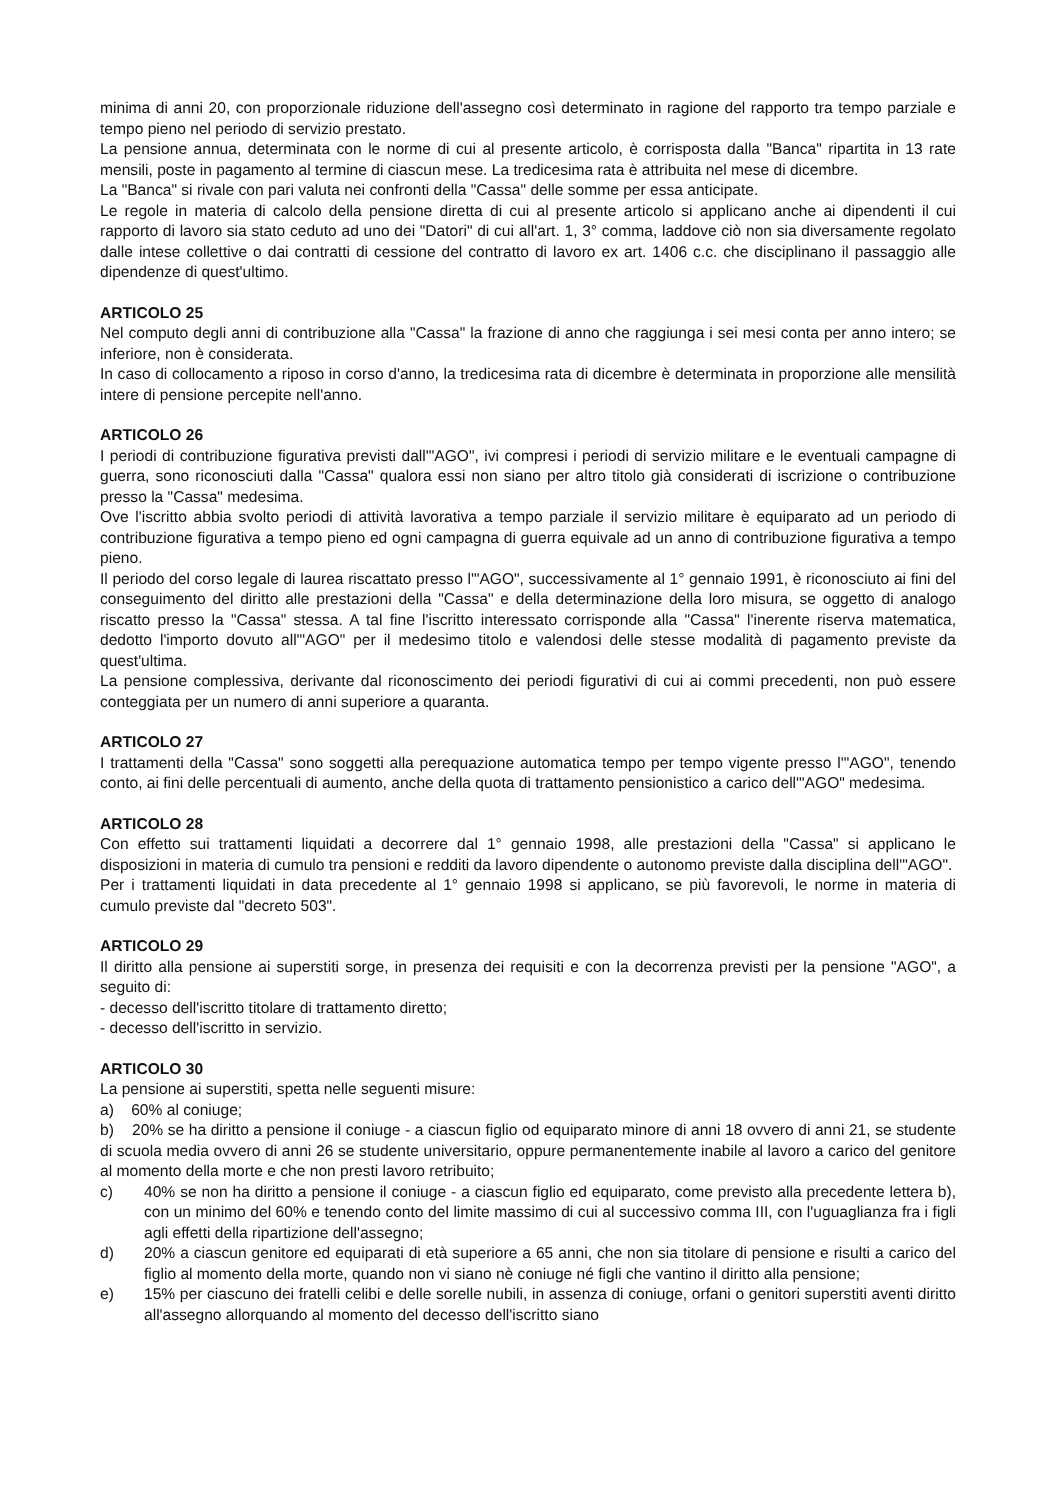minima di anni 20, con proporzionale riduzione dell'assegno così determinato in ragione del rapporto tra tempo parziale e tempo pieno nel periodo di servizio prestato.
La pensione annua, determinata con le norme di cui al presente articolo, è corrisposta dalla "Banca" ripartita in 13 rate mensili, poste in pagamento al termine di ciascun mese. La tredicesima rata è attribuita nel mese di dicembre.
La "Banca" si rivale con pari valuta nei confronti della "Cassa" delle somme per essa anticipate.
Le regole in materia di calcolo della pensione diretta di cui al presente articolo si applicano anche ai dipendenti il cui rapporto di lavoro sia stato ceduto ad uno dei "Datori" di cui all'art. 1, 3° comma, laddove ciò non sia diversamente regolato dalle intese collettive o dai contratti di cessione del contratto di lavoro ex art. 1406 c.c. che disciplinano il passaggio alle dipendenze di quest'ultimo.
ARTICOLO 25
Nel computo degli anni di contribuzione alla "Cassa" la frazione di anno che raggiunga i sei mesi conta per anno intero; se inferiore, non è considerata.
In caso di collocamento a riposo in corso d'anno, la tredicesima rata di dicembre è determinata in proporzione alle mensilità intere di pensione percepite nell'anno.
ARTICOLO 26
I periodi di contribuzione figurativa previsti dall'"AGO", ivi compresi i periodi di servizio militare e le eventuali campagne di guerra, sono riconosciuti dalla "Cassa" qualora essi non siano per altro titolo già considerati di iscrizione o contribuzione presso la "Cassa" medesima.
Ove l'iscritto abbia svolto periodi di attività lavorativa a tempo parziale il servizio militare è equiparato ad un periodo di contribuzione figurativa a tempo pieno ed ogni campagna di guerra equivale ad un anno di contribuzione figurativa a tempo pieno.
Il periodo del corso legale di laurea riscattato presso l'"AGO", successivamente al 1° gennaio 1991, è riconosciuto ai fini del conseguimento del diritto alle prestazioni della "Cassa" e della determinazione della loro misura, se oggetto di analogo riscatto presso la "Cassa" stessa. A tal fine l'iscritto interessato corrisponde alla "Cassa" l'inerente riserva matematica, dedotto l'importo dovuto all'"AGO" per il medesimo titolo e valendosi delle stesse modalità di pagamento previste da quest'ultima.
La pensione complessiva, derivante dal riconoscimento dei periodi figurativi di cui ai commi precedenti, non può essere conteggiata per un numero di anni superiore a quaranta.
ARTICOLO 27
I trattamenti della "Cassa" sono soggetti alla perequazione automatica tempo per tempo vigente presso l'"AGO", tenendo conto, ai fini delle percentuali di aumento, anche della quota di trattamento pensionistico a carico dell'"AGO" medesima.
ARTICOLO 28
Con effetto sui trattamenti liquidati a decorrere dal 1° gennaio 1998, alle prestazioni della "Cassa" si applicano le disposizioni in materia di cumulo tra pensioni e redditi da lavoro dipendente o autonomo previste dalla disciplina dell'"AGO".
Per i trattamenti liquidati in data precedente al 1° gennaio 1998 si applicano, se più favorevoli, le norme in materia di cumulo previste dal "decreto 503".
ARTICOLO 29
Il diritto alla pensione ai superstiti sorge, in presenza dei requisiti e con la decorrenza previsti per la pensione "AGO", a seguito di:
- decesso dell'iscritto titolare di trattamento diretto;
- decesso dell'iscritto in servizio.
ARTICOLO 30
La pensione ai superstiti, spetta nelle seguenti misure:
a) 60% al coniuge;
b) 20% se ha diritto a pensione il coniuge - a ciascun figlio od equiparato minore di anni 18 ovvero di anni 21, se studente di scuola media ovvero di anni 26 se studente universitario, oppure permanentemente inabile al lavoro a carico del genitore al momento della morte e che non presti lavoro retribuito;
c) 40% se non ha diritto a pensione il coniuge - a ciascun figlio ed equiparato, come previsto alla precedente lettera b), con un minimo del 60% e tenendo conto del limite massimo di cui al successivo comma III, con l'uguaglianza fra i figli agli effetti della ripartizione dell'assegno;
d) 20% a ciascun genitore ed equiparati di età superiore a 65 anni, che non sia titolare di pensione e risulti a carico del figlio al momento della morte, quando non vi siano nè coniuge né figli che vantino il diritto alla pensione;
e) 15% per ciascuno dei fratelli celibi e delle sorelle nubili, in assenza di coniuge, orfani o genitori superstiti aventi diritto all'assegno allorquando al momento del decesso dell'iscritto siano